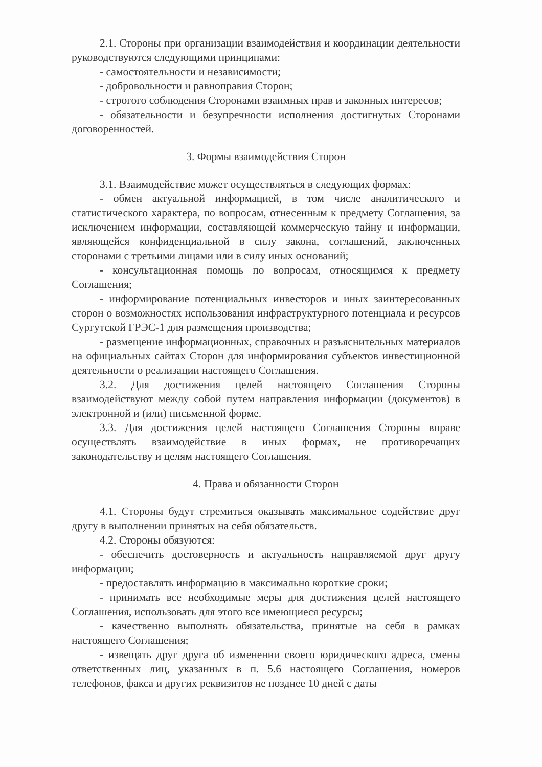2.1. Стороны при организации взаимодействия и координации деятельности руководствуются следующими принципами:
- самостоятельности и независимости;
- добровольности и равноправия Сторон;
- строгого соблюдения Сторонами взаимных прав и законных интересов;
- обязательности и безупречности исполнения достигнутых Сторонами договоренностей.
3. Формы взаимодействия Сторон
3.1. Взаимодействие может осуществляться в следующих формах:
- обмен актуальной информацией, в том числе аналитического и статистического характера, по вопросам, отнесенным к предмету Соглашения, за исключением информации, составляющей коммерческую тайну и информации, являющейся конфиденциальной в силу закона, соглашений, заключенных сторонами с третьими лицами или в силу иных оснований;
- консультационная помощь по вопросам, относящимся к предмету Соглашения;
- информирование потенциальных инвесторов и иных заинтересованных сторон о возможностях использования инфраструктурного потенциала и ресурсов Сургутской ГРЭС-1 для размещения производства;
- размещение информационных, справочных и разъяснительных материалов на официальных сайтах Сторон для информирования субъектов инвестиционной деятельности о реализации настоящего Соглашения.
3.2. Для достижения целей настоящего Соглашения Стороны взаимодействуют между собой путем направления информации (документов) в электронной и (или) письменной форме.
3.3. Для достижения целей настоящего Соглашения Стороны вправе осуществлять взаимодействие в иных формах, не противоречащих законодательству и целям настоящего Соглашения.
4. Права и обязанности Сторон
4.1. Стороны будут стремиться оказывать максимальное содействие друг другу в выполнении принятых на себя обязательств.
4.2. Стороны обязуются:
- обеспечить достоверность и актуальность направляемой друг другу информации;
- предоставлять информацию в максимально короткие сроки;
- принимать все необходимые меры для достижения целей настоящего Соглашения, использовать для этого все имеющиеся ресурсы;
- качественно выполнять обязательства, принятые на себя в рамках настоящего Соглашения;
- извещать друг друга об изменении своего юридического адреса, смены ответственных лиц, указанных в п. 5.6 настоящего Соглашения, номеров телефонов, факса и других реквизитов не позднее 10 дней с даты